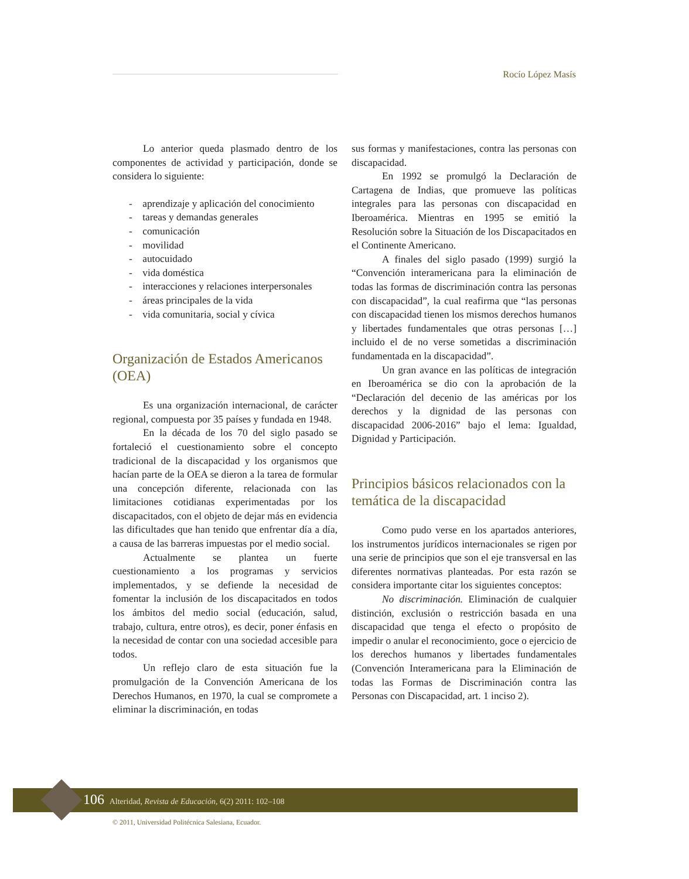Rocío López Masís
Lo anterior queda plasmado dentro de los componentes de actividad y participación, donde se considera lo siguiente:
- aprendizaje y aplicación del conocimiento
- tareas y demandas generales
- comunicación
- movilidad
- autocuidado
- vida doméstica
- interacciones y relaciones interpersonales
- áreas principales de la vida
- vida comunitaria, social y cívica
Organización de Estados Americanos (OEA)
Es una organización internacional, de carácter regional, compuesta por 35 países y fundada en 1948.
En la década de los 70 del siglo pasado se fortaleció el cuestionamiento sobre el concepto tradicional de la discapacidad y los organismos que hacían parte de la OEA se dieron a la tarea de formular una concepción diferente, relacionada con las limitaciones cotidianas experimentadas por los discapacitados, con el objeto de dejar más en evidencia las dificultades que han tenido que enfrentar día a día, a causa de las barreras impuestas por el medio social.
Actualmente se plantea un fuerte cuestionamiento a los programas y servicios implementados, y se defiende la necesidad de fomentar la inclusión de los discapacitados en todos los ámbitos del medio social (educación, salud, trabajo, cultura, entre otros), es decir, poner énfasis en la necesidad de contar con una sociedad accesible para todos.
Un reflejo claro de esta situación fue la promulgación de la Convención Americana de los Derechos Humanos, en 1970, la cual se compromete a eliminar la discriminación, en todas
sus formas y manifestaciones, contra las personas con discapacidad.
En 1992 se promulgó la Declaración de Cartagena de Indias, que promueve las políticas integrales para las personas con discapacidad en Iberoamérica. Mientras en 1995 se emitió la Resolución sobre la Situación de los Discapacitados en el Continente Americano.
A finales del siglo pasado (1999) surgió la “Convención interamericana para la eliminación de todas las formas de discriminación contra las personas con discapacidad”, la cual reafirma que “las personas con discapacidad tienen los mismos derechos humanos y libertades fundamentales que otras personas […] incluido el de no verse sometidas a discriminación fundamentada en la discapacidad”.
Un gran avance en las políticas de integración en Iberoamérica se dio con la aprobación de la “Declaración del decenio de las américas por los derechos y la dignidad de las personas con discapacidad 2006-2016” bajo el lema: Igualdad, Dignidad y Participación.
Principios básicos relacionados con la temática de la discapacidad
Como pudo verse en los apartados anteriores, los instrumentos jurídicos internacionales se rigen por una serie de principios que son el eje transversal en las diferentes normativas planteadas. Por esta razón se considera importante citar los siguientes conceptos:
No discriminación. Eliminación de cualquier distinción, exclusión o restricción basada en una discapacidad que tenga el efecto o propósito de impedir o anular el reconocimiento, goce o ejercicio de los derechos humanos y libertades fundamentales (Convención Interamericana para la Eliminación de todas las Formas de Discriminación contra las Personas con Discapacidad, art. 1 inciso 2).
106 Alteridad, Revista de Educación, 6(2) 2011: 102–108
© 2011, Universidad Politécnica Salesiana, Ecuador.